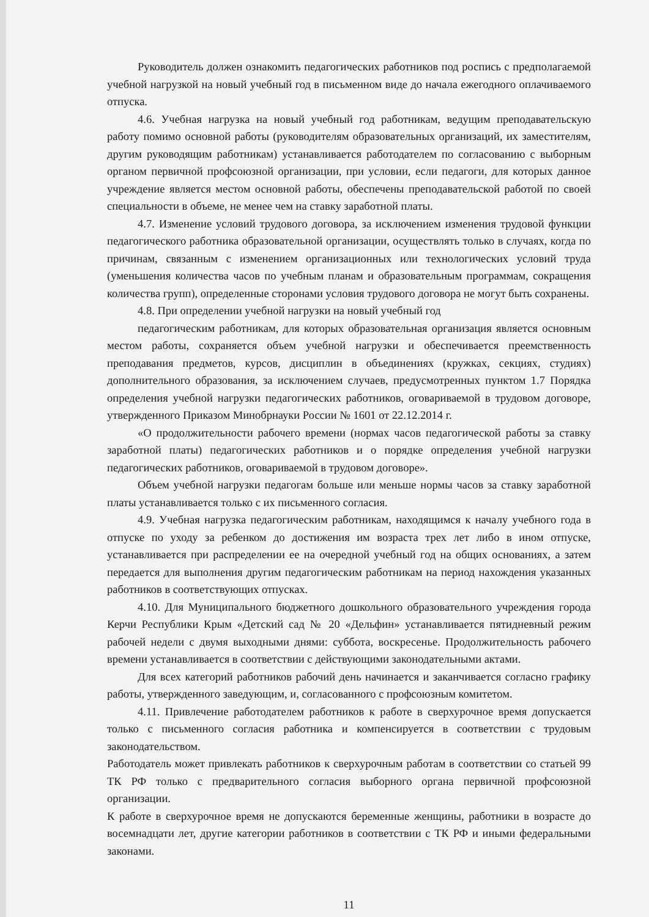Руководитель должен ознакомить педагогических работников под роспись с предполагаемой учебной нагрузкой на новый учебный год в письменном виде до начала ежегодного оплачиваемого отпуска.
4.6. Учебная нагрузка на новый учебный год работникам, ведущим преподавательскую работу помимо основной работы (руководителям образовательных организаций, их заместителям, другим руководящим работникам) устанавливается работодателем по согласованию с выборным органом первичной профсоюзной организации, при условии, если педагоги, для которых данное учреждение является местом основной работы, обеспечены преподавательской работой по своей специальности в объеме, не менее чем на ставку заработной платы.
4.7. Изменение условий трудового договора, за исключением изменения трудовой функции педагогического работника образовательной организации, осуществлять только в случаях, когда по причинам, связанным с изменением организационных или технологических условий труда (уменьшения количества часов по учебным планам и образовательным программам, сокращения количества групп), определенные сторонами условия трудового договора не могут быть сохранены.
4.8. При определении учебной нагрузки на новый учебный год
педагогическим работникам, для которых образовательная организация является основным местом работы, сохраняется объем учебной нагрузки и обеспечивается преемственность преподавания предметов, курсов, дисциплин в объединениях (кружках, секциях, студиях) дополнительного образования, за исключением случаев, предусмотренных пунктом 1.7 Порядка определения учебной нагрузки педагогических работников, оговариваемой в трудовом договоре, утвержденного Приказом Минобрнауки России № 1601 от 22.12.2014 г.
«О продолжительности рабочего времени (нормах часов педагогической работы за ставку заработной платы) педагогических работников и о порядке определения учебной нагрузки педагогических работников, оговариваемой в трудовом договоре».
Объем учебной нагрузки педагогам больше или меньше нормы часов за ставку заработной платы устанавливается только с их письменного согласия.
4.9. Учебная нагрузка педагогическим работникам, находящимся к началу учебного года в отпуске по уходу за ребенком до достижения им возраста трех лет либо в ином отпуске, устанавливается при распределении ее на очередной учебный год на общих основаниях, а затем передается для выполнения другим педагогическим работникам на период нахождения указанных работников в соответствующих отпусках.
4.10. Для Муниципального бюджетного дошкольного образовательного учреждения города Керчи Республики Крым «Детский сад № 20 «Дельфин» устанавливается пятидневный режим рабочей недели с двумя выходными днями: суббота, воскресенье. Продолжительность рабочего времени устанавливается в соответствии с действующими законодательными актами.
Для всех категорий работников рабочий день начинается и заканчивается согласно графику работы, утвержденного заведующим, и, согласованного с профсоюзным комитетом.
4.11. Привлечение работодателем работников к работе в сверхурочное время допускается только с письменного согласия работника и компенсируется в соответствии с трудовым законодательством.
Работодатель может привлекать работников к сверхурочным работам в соответствии со статьей 99 ТК РФ только с предварительного согласия выборного органа первичной профсоюзной организации.
К работе в сверхурочное время не допускаются беременные женщины, работники в возрасте до восемнадцати лет, другие категории работников в соответствии с ТК РФ и иными федеральными законами.
11